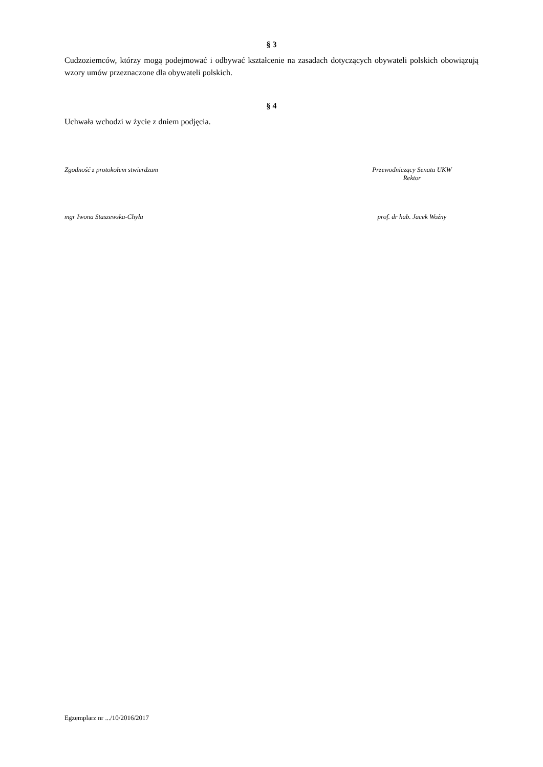§ 3
Cudzoziemców, którzy mogą podejmować i odbywać kształcenie na zasadach dotyczących obywateli polskich obowiązują wzory umów przeznaczone dla obywateli polskich.
§ 4
Uchwała wchodzi w życie z dniem podjęcia.
Zgodność z protokołem stwierdzam
Przewodniczący Senatu UKW
Rektor
mgr Iwona Staszewska-Chyła prof. dr hab. Jacek Woźny
Egzemplarz nr .../10/2016/2017